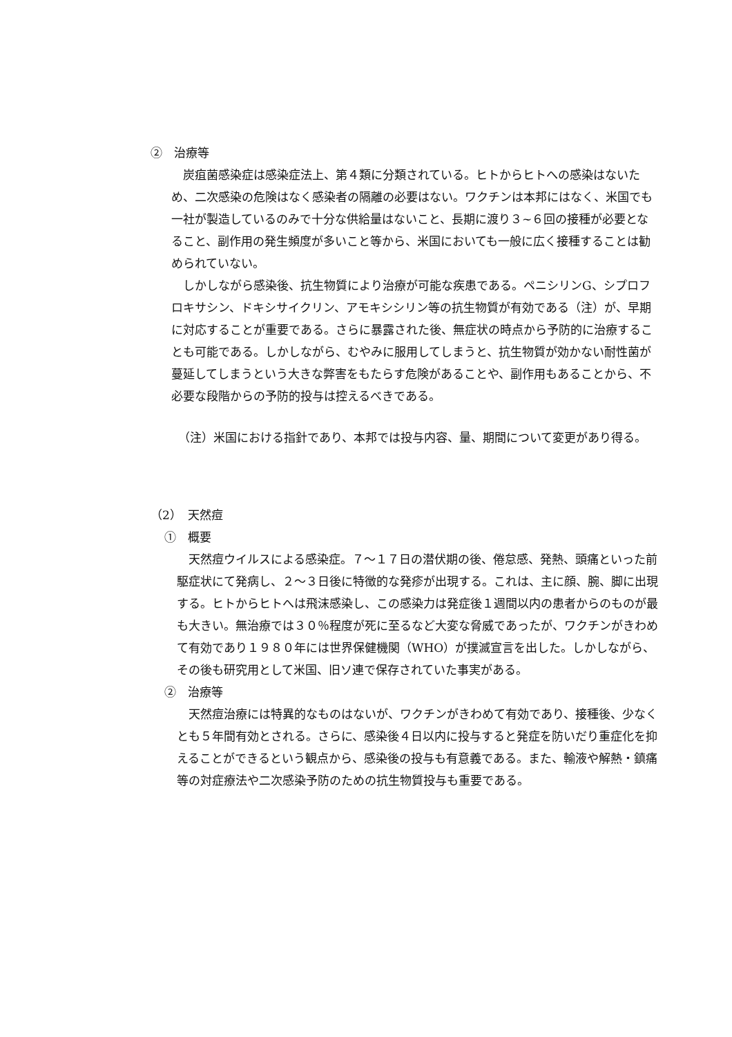②　治療等
炭疽菌感染症は感染症法上、第４類に分類されている。ヒトからヒトへの感染はないため、二次感染の危険はなく感染者の隔離の必要はない。ワクチンは本邦にはなく、米国でも一社が製造しているのみで十分な供給量はないこと、長期に渡り３~６回の接種が必要となること、副作用の発生頻度が多いこと等から、米国においても一般に広く接種することは勧められていない。
しかしながら感染後、抗生物質により治療が可能な疾患である。ペニシリンG、シプロフロキサシン、ドキシサイクリン、アモキシシリン等の抗生物質が有効である（注）が、早期に対応することが重要である。さらに暴露された後、無症状の時点から予防的に治療することも可能である。しかしながら、むやみに服用してしまうと、抗生物質が効かない耐性菌が蔓延してしまうという大きな弊害をもたらす危険があることや、副作用もあることから、不必要な段階からの予防的投与は控えるべきである。
（注）米国における指針であり、本邦では投与内容、量、期間について変更があり得る。
（2）　天然痘
①　概要
天然痘ウイルスによる感染症。７～１７日の潜伏期の後、倦怠感、発熱、頭痛といった前駆症状にて発病し、２～３日後に特徴的な発疹が出現する。これは、主に顔、腕、脚に出現する。ヒトからヒトへは飛沫感染し、この感染力は発症後１週間以内の患者からのものが最も大きい。無治療では３０％程度が死に至るなど大変な脅威であったが、ワクチンがきわめて有効であり１９８０年には世界保健機関（WHO）が撲滅宣言を出した。しかしながら、その後も研究用として米国、旧ソ連で保存されていた事実がある。
②　治療等
天然痘治療には特異的なものはないが、ワクチンがきわめて有効であり、接種後、少なくとも５年間有効とされる。さらに、感染後４日以内に投与すると発症を防いだり重症化を抑えることができるという観点から、感染後の投与も有意義である。また、輸液や解熱・鎮痛等の対症療法や二次感染予防のための抗生物質投与も重要である。